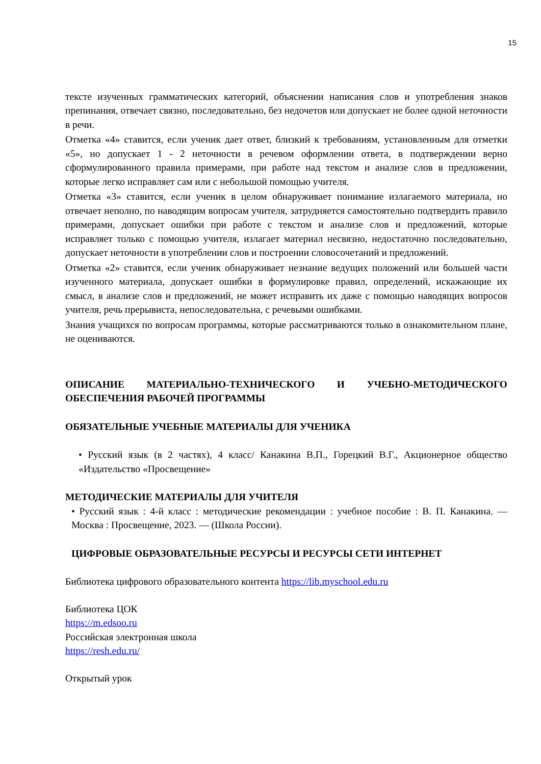15
тексте изученных грамматических категорий, объяснении написания слов и употребления знаков препинания, отвечает связно, последовательно, без недочетов или допускает не более одной неточности в речи.
Отметка «4» ставится, если ученик дает ответ, близкий к требованиям, установленным для отметки «5», но допускает 1 - 2 неточности в речевом оформлении ответа, в подтверждении верно сформулированного правила примерами, при работе над текстом и анализе слов в предложении, которые легко исправляет сам или с небольшой помощью учителя.
Отметка «3» ставится, если ученик в целом обнаруживает понимание излагаемого материала, но отвечает неполно, по наводящим вопросам учителя, затрудняется самостоятельно подтвердить правило примерами, допускает ошибки при работе с текстом и анализе слов и предложений, которые исправляет только с помощью учителя, излагает материал несвязно, недостаточно последовательно, допускает неточности в употреблении слов и построении словосочетаний и предложений.
Отметка «2» ставится, если ученик обнаруживает незнание ведущих положений или большей части изученного материала, допускает ошибки в формулировке правил, определений, искажающие их смысл, в анализе слов и предложений, не может исправить их даже с помощью наводящих вопросов учителя, речь прерывиста, непоследовательна, с речевыми ошибками.
Знания учащихся по вопросам программы, которые рассматриваются только в ознакомительном плане, не оцениваются.
ОПИСАНИЕ МАТЕРИАЛЬНО-ТЕХНИЧЕСКОГО И УЧЕБНО-МЕТОДИЧЕСКОГО ОБЕСПЕЧЕНИЯ РАБОЧЕЙ ПРОГРАММЫ
ОБЯЗАТЕЛЬНЫЕ УЧЕБНЫЕ МАТЕРИАЛЫ ДЛЯ УЧЕНИКА
• Русский язык (в 2 частях), 4 класс/ Канакина В.П., Горецкий В.Г., Акционерное общество «Издательство «Просвещение»
МЕТОДИЧЕСКИЕ МАТЕРИАЛЫ ДЛЯ УЧИТЕЛЯ
• Русский язык : 4-й класс : методические рекомендации : учебное пособие : В. П. Канакина. — Москва : Просвещение, 2023. — (Школа России).
ЦИФРОВЫЕ ОБРАЗОВАТЕЛЬНЫЕ РЕСУРСЫ И РЕСУРСЫ СЕТИ ИНТЕРНЕТ
Библиотека цифрового образовательного контента https://lib.myschool.edu.ru
Библиотека ЦОК
https://m.edsoo.ru
Российская электронная школа
https://resh.edu.ru/
Открытый урок